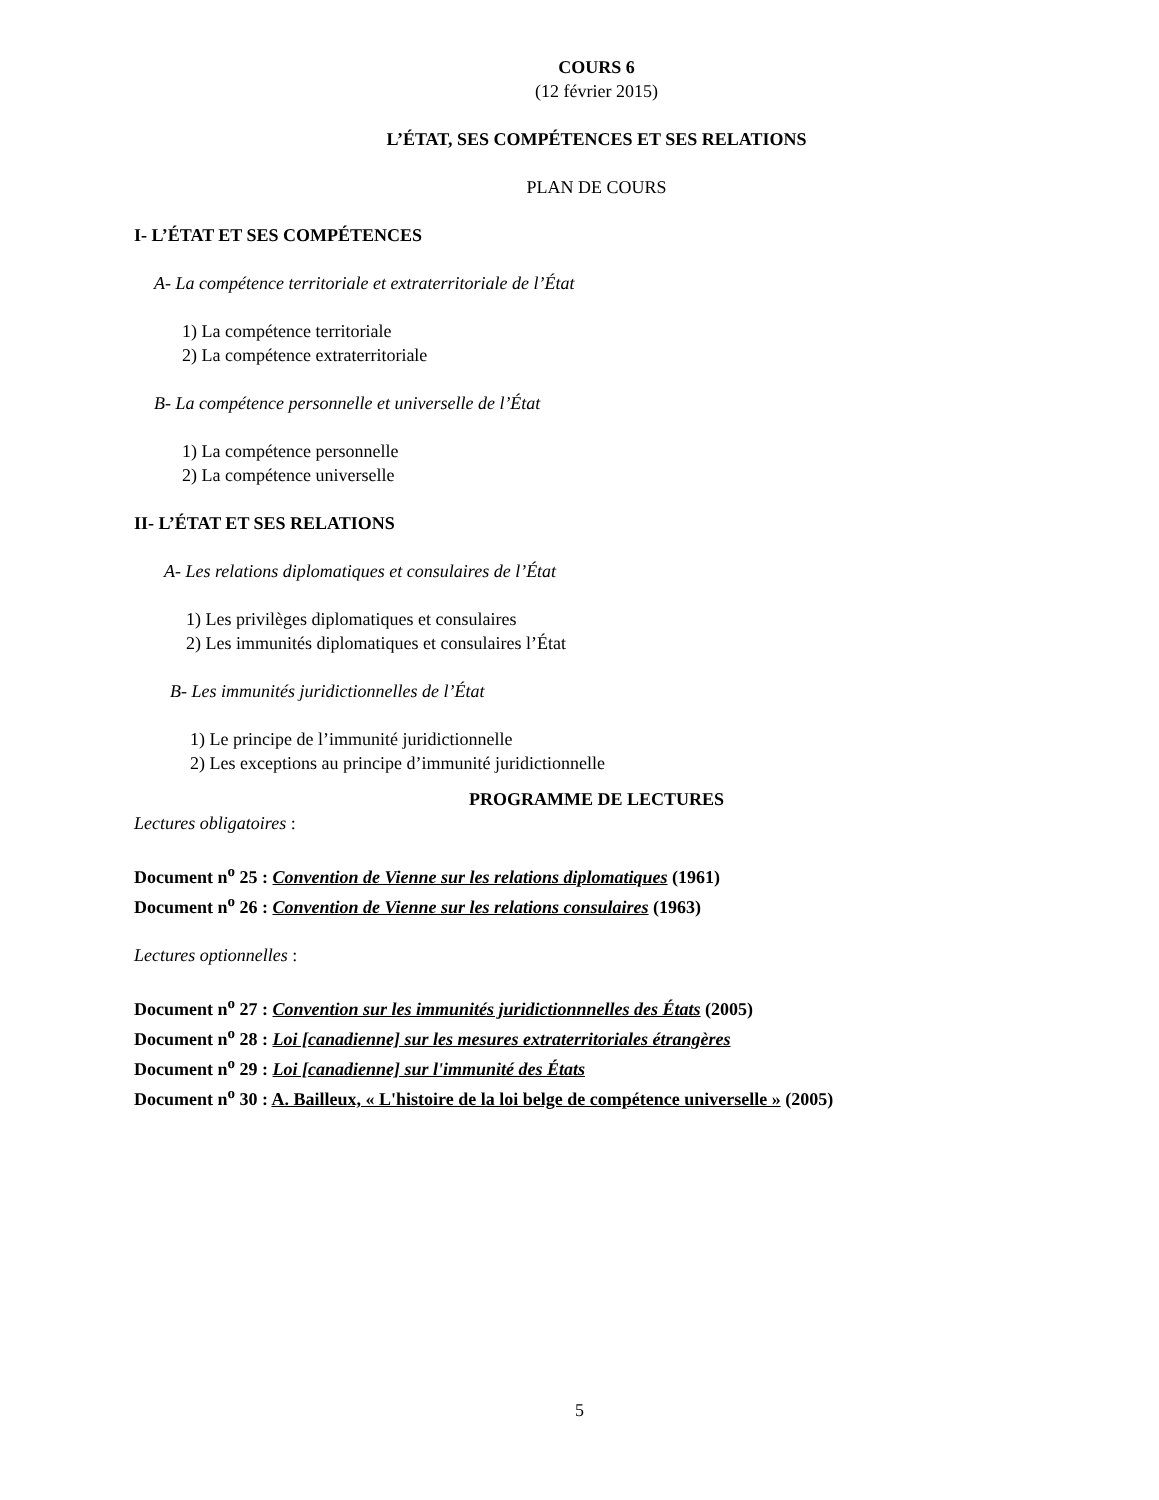COURS 6
(12 février 2015)
L’ÉTAT, SES COMPÉTENCES ET SES RELATIONS
PLAN DE COURS
I- L’ÉTAT ET SES COMPÉTENCES
A- La compétence territoriale et extraterritoriale de l’État
1) La compétence territoriale
2) La compétence extraterritoriale
B- La compétence personnelle et universelle de l’État
1) La compétence personnelle
2) La compétence universelle
II- L’ÉTAT ET SES RELATIONS
A- Les relations diplomatiques et consulaires de l’État
1) Les privilèges diplomatiques et consulaires
2) Les immunités diplomatiques et consulaires l’État
B- Les immunités juridictionnelles de l’État
1) Le principe de l’immunité juridictionnelle
2) Les exceptions au principe d’immunité juridictionnelle
PROGRAMME DE LECTURES
Lectures obligatoires :
Document n<sup>o</sup> 25 : Convention de Vienne sur les relations diplomatiques (1961)
Document n<sup>o</sup> 26 : Convention de Vienne sur les relations consulaires (1963)
Lectures optionnelles :
Document n<sup>o</sup> 27 : Convention sur les immunités juridictionnnelles des États (2005)
Document n<sup>o</sup> 28 : Loi [canadienne] sur les mesures extraterritoriales étrangères
Document n<sup>o</sup> 29 : Loi [canadienne] sur l'immunité des États
Document n<sup>o</sup> 30 : A. Bailleux, « L'histoire de la loi belge de compétence universelle » (2005)
5